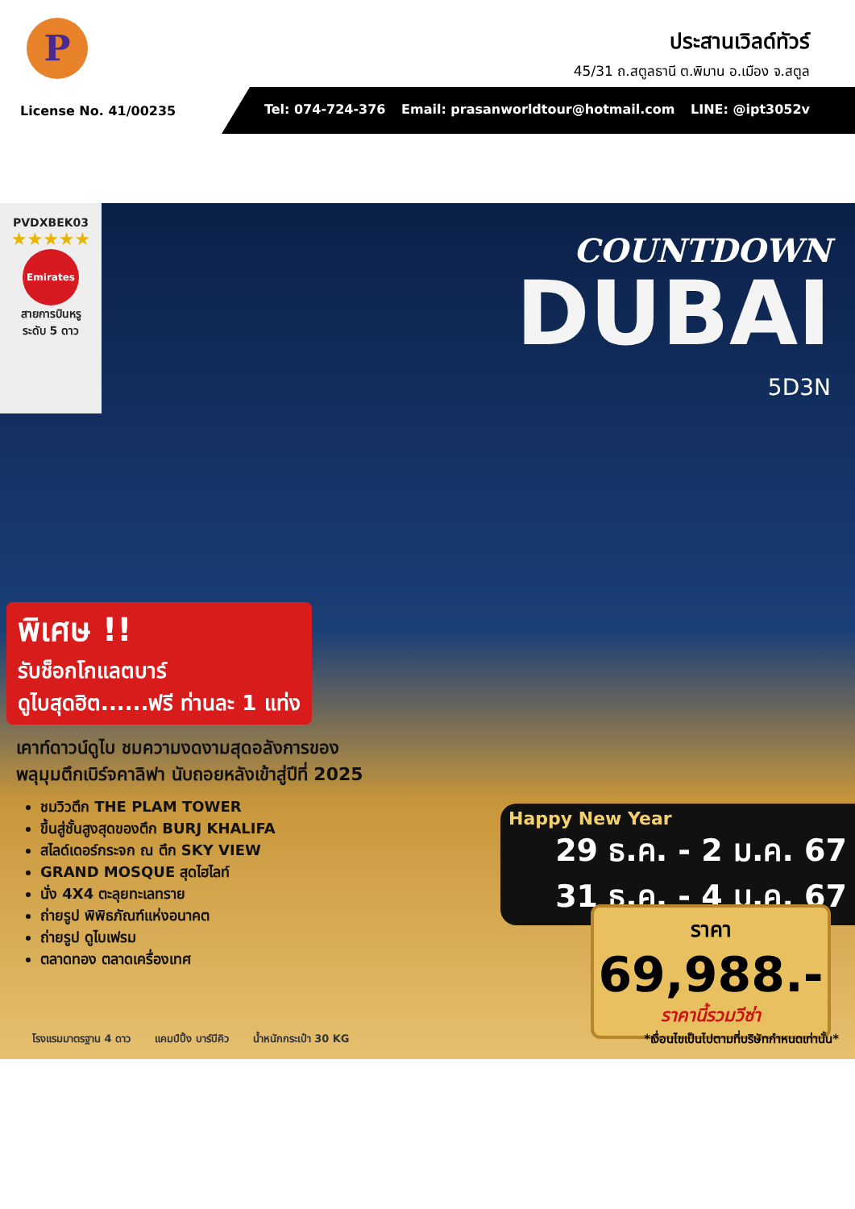P
ประสานเวิลด์ทัวร์
45/31 ถ.สตูลธานี ต.พิมาน อ.เมือง จ.สตูล
License No. 41/00235
Tel: 074-724-376 Email: prasanworldtour@hotmail.com LINE: @ipt3052v
PVDXBEK03
★★★★★
Emirates
สายการบินหรู
ระดับ 5 ดาว
COUNTDOWN
DUBAI
5D3N
พิเศษ !!
รับช็อกโกแลตบาร์
ดูไบสุดฮิต......ฟรี ท่านละ 1 แท่ง
เคาท์ดาวน์ดูไบ ชมความงดงามสุดอลังการของ
พลุมุมตึกเบิร์จคาลิฟา นับถอยหลังเข้าสู่ปีที่ 2025
ชมวิวตึก THE PLAM TOWER
ขึ้นสู่ชั้นสูงสุดของตึก BURJ KHALIFA
สไลด์เดอร์กระจก ณ ตึก SKY VIEW
GRAND MOSQUE สุดไฮไลท์
นั่ง 4X4 ตะลุยทะเลทราย
ถ่ายรูป พิพิธภัณฑ์แห่งอนาคต
ถ่ายรูป ดูไบเฟรม
ตลาดทอง ตลาดเครื่องเทศ
Happy New Year
29 ธ.ค. - 2 ม.ค. 67
31 ธ.ค. - 4 ม.ค. 67
ราคา
69,988.-
ราคานี้รวมวีซ่า
โรงแรมมาตรฐาน 4 ดาว แคมป์ปิ้ง บาร์บีคิว น้ำหนักกระเป๋า 30 KG *เงื่อนไขเป็นไปตามที่บริษัทกำหนดเท่านั้น*